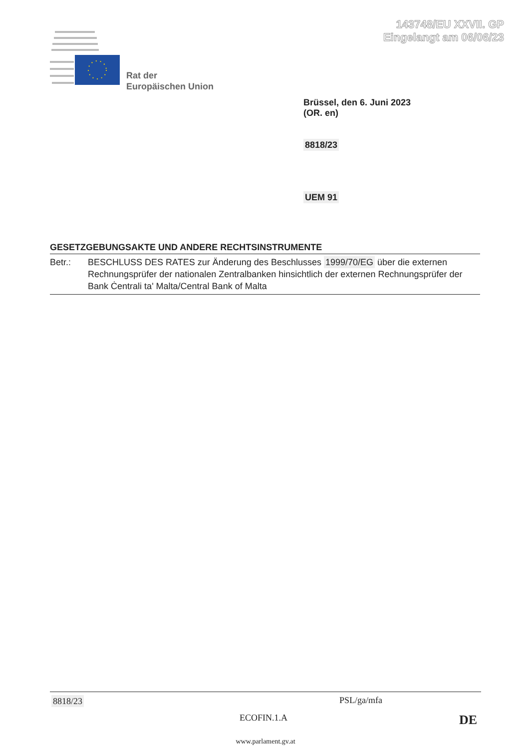143748/EU XXVII. GP
Eingelangt am 06/06/23
Rat der
Europäischen Union
Brüssel, den 6. Juni 2023
(OR. en)
8818/23
UEM 91
GESETZGEBUNGSAKTE UND ANDERE RECHTSINSTRUMENTE
Betr.: BESCHLUSS DES RATES zur Änderung des Beschlusses 1999/70/EG über die externen Rechnungsprüfer der nationalen Zentralbanken hinsichtlich der externen Rechnungsprüfer der Bank Ċentrali ta' Malta/Central Bank of Malta
8818/23 PSL/ga/mfa
ECOFIN.1.A DE
www.parlament.gv.at